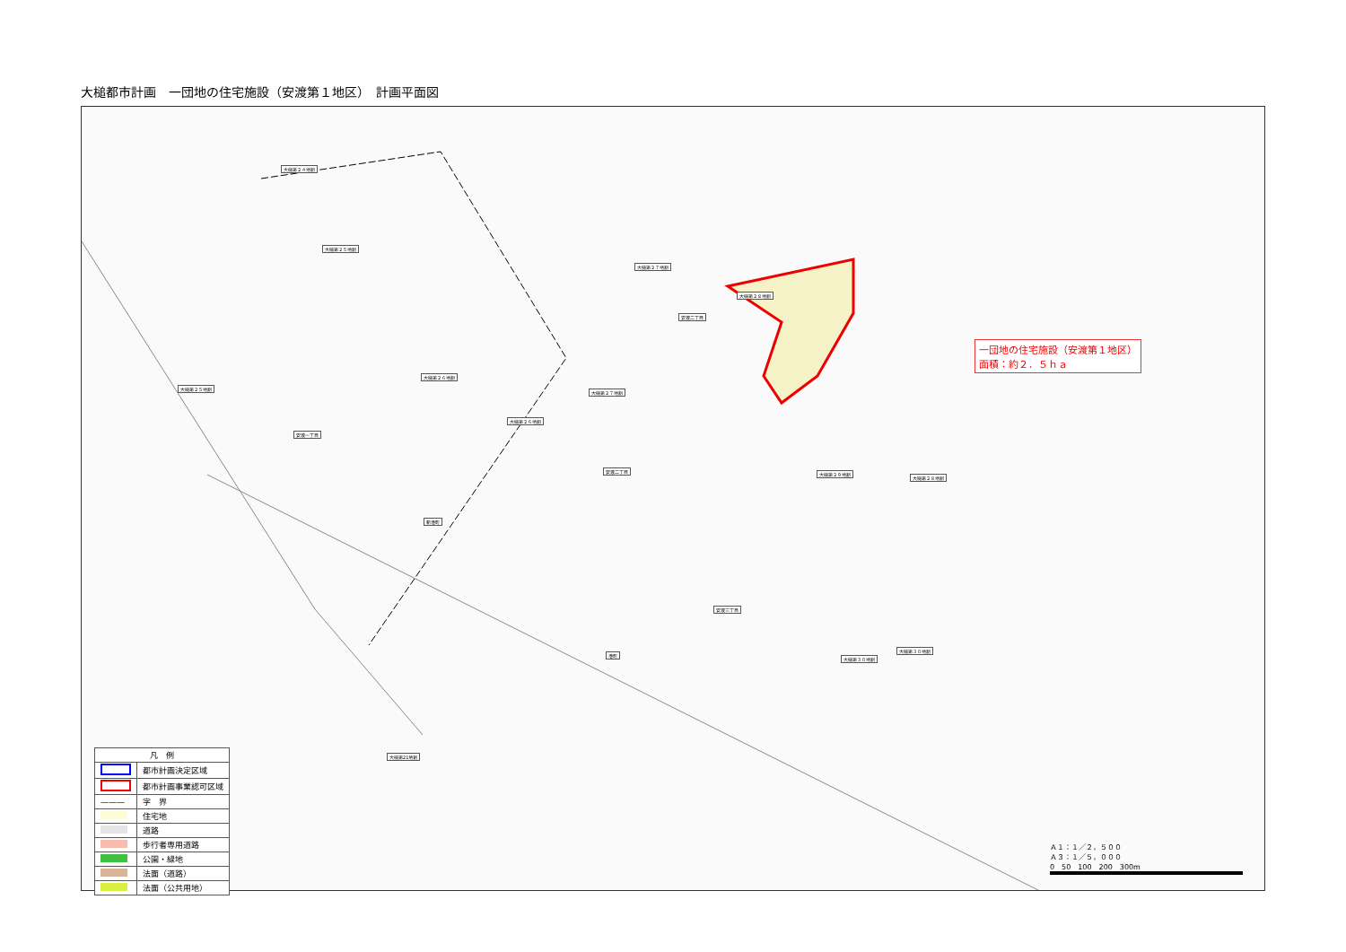大槌都市計画　一団地の住宅施設（安渡第１地区）　計画平面図
大槌第２４地割
大槌第２５地割
大槌第２７地割
大槌第２８地割
安渡二丁目
大槌第２６地割
大槌第２５地割
大槌第２７地割
大槌第２６地割
安渡一丁目
安渡二丁目
大槌第２９地割
大槌第２８地割
新港町
安渡三丁目
港町
大槌第３０地割
大槌第３０地割
大槌第21地割
一団地の住宅施設（安渡第１地区）
面積：約２．５ｈａ
| 凡 例 | |
| --- | --- |
| | 都市計画決定区域 |
| | 都市計画事業認可区域 |
| ——— | 字 界 |
| | 住宅地 |
| | 道路 |
| | 歩行者専用道路 |
| | 公園・緑地 |
| | 法面（道路） |
| | 法面（公共用地） |
Ａ１：１／２，５００
Ａ３：１／５，０００
0　50　100　200　300m